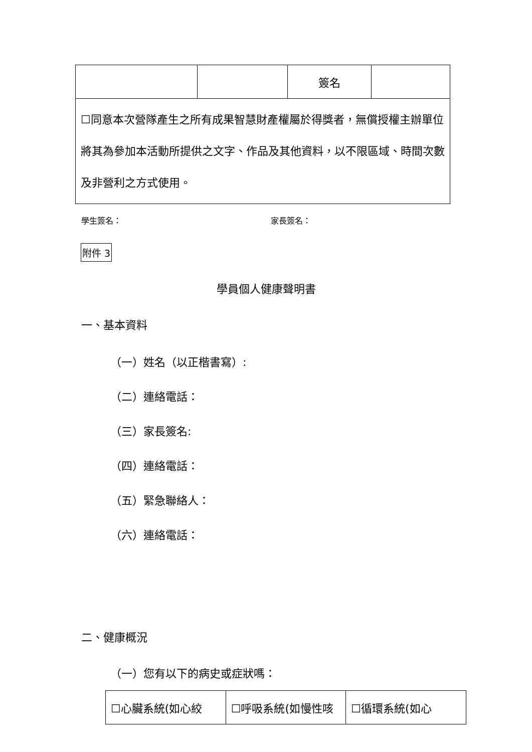| | | 簽名 | |
| ☐同意本次營隊產生之所有成果智慧財產權屬於得獎者，無償授權主辦單位將其為參加本活動所提供之文字、作品及其他資料，以不限區域、時間次數及非營利之方式使用。 | | | |
學生簽名： 家長簽名：
附件 3
學員個人健康聲明書
一、基本資料
（一）姓名（以正楷書寫）:
（二）連絡電話：
（三）家長簽名:
（四）連絡電話：
（五）緊急聯絡人：
（六）連絡電話：
二、健康概況
（一）您有以下的病史或症狀嗎：
| ☐心臟系統(如心絞 | ☐呼吸系統(如慢性咳 | ☐循環系統(如心 |